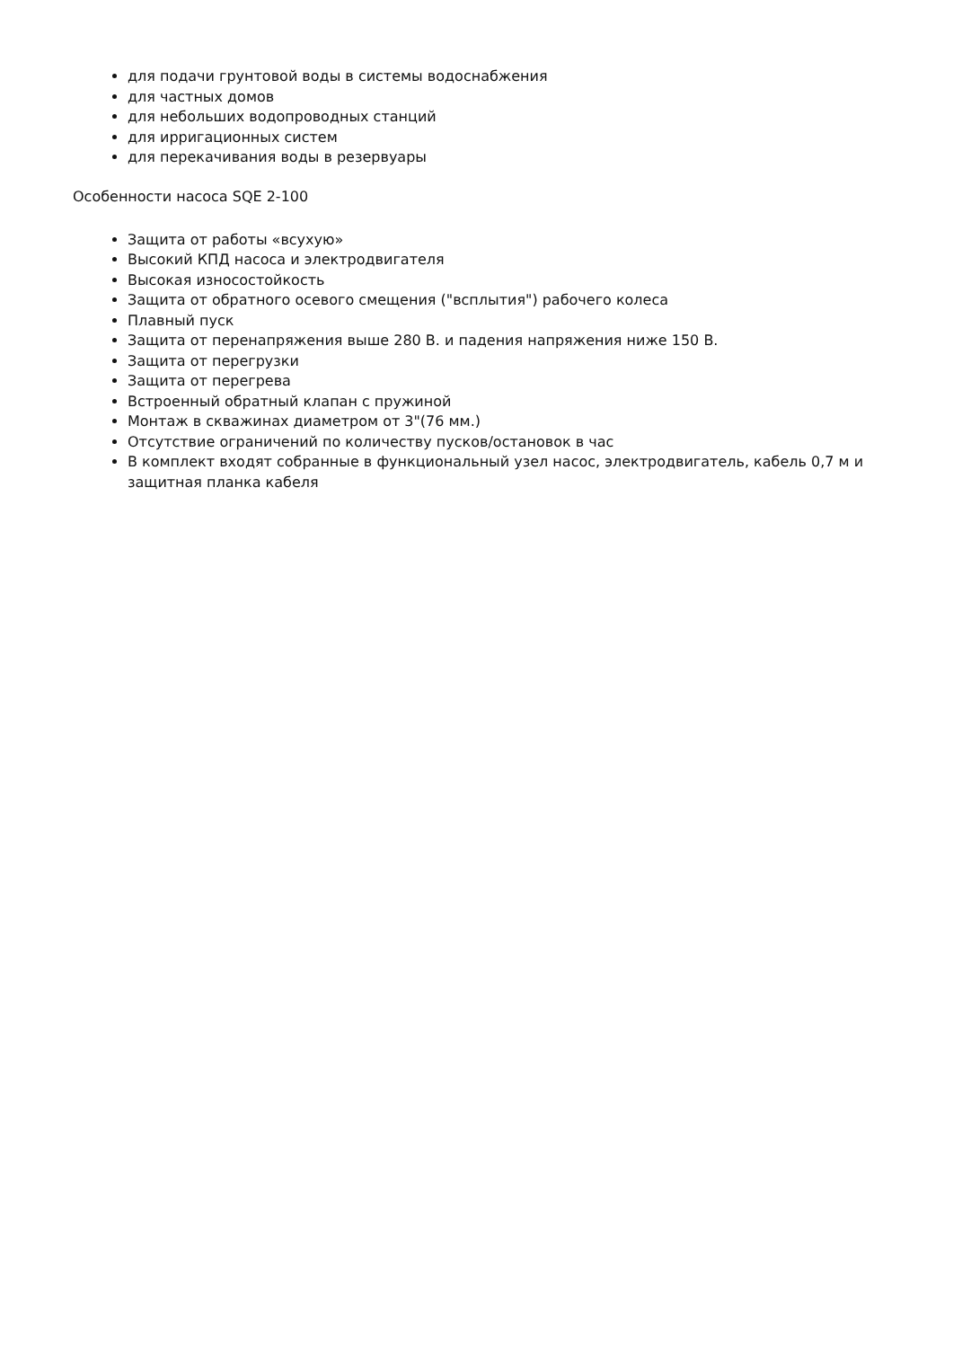для подачи грунтовой воды в системы водоснабжения
для частных домов
для небольших водопроводных станций
для ирригационных систем
для перекачивания воды в резервуары
Особенности насоса SQE 2-100
Защита от работы «всухую»
Высокий КПД насоса и электродвигателя
Высокая износостойкость
Защита от обратного осевого смещения ("всплытия") рабочего колеса
Плавный пуск
Защита от перенапряжения выше 280 В. и падения напряжения ниже 150 В.
Защита от перегрузки
Защита от перегрева
Встроенный обратный клапан с пружиной
Монтаж в скважинах диаметром от 3"(76 мм.)
Отсутствие ограничений по количеству пусков/остановок в час
В комплект входят собранные в функциональный узел насос, электродвигатель, кабель 0,7 м и защитная планка кабеля